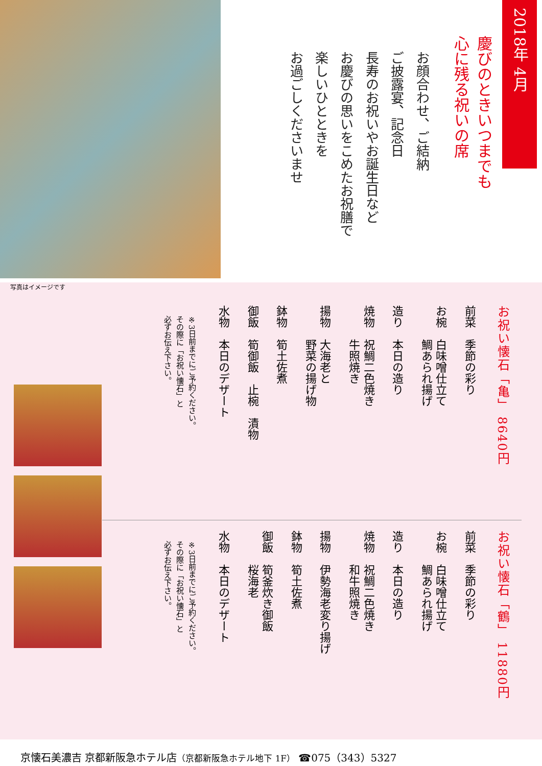2018年 4月
慶びのときいつまでも
心に残る祝いの席
お顔合わせ、ご結納
ご披露宴、記念日
長寿のお祝いやお誕生日など
お慶びの思いをこめたお祝膳で
楽しいひとときを
お過ごしくださいませ
写真はイメージです
お祝い懐石「亀」 8640円
前菜　季節の彩り
お椀　白味噌仕立て
　　　鯛あられ揚げ
造り　本日の造り
焼物　祝鯛二色焼き
　　　牛照焼き
揚物　大海老と
　　　野菜の揚げ物
鉢物　筍土佐煮
御飯　筍御飯　止椀　漬物
水物　本日のデザート
※3日前までにご予約ください。
その際に「お祝い懐石」と
必ずお伝え下さい。
お祝い懐石「鶴」 11880円
前菜　季節の彩り
お椀　白味噌仕立て
　　　鯛あられ揚げ
造り　本日の造り
焼物　祝鯛二色焼き
　　　和牛照焼き
揚物　伊勢海老変り揚げ
鉢物　筍土佐煮
御飯　筍釜炊き御飯
　　　桜海老
水物　本日のデザート
※3日前までにご予約ください。
その際に「お祝い懐石」と
必ずお伝え下さい。
京懐石美濃吉 京都新阪急ホテル店（京都新阪急ホテル地下 1F） ☎075（343）5327